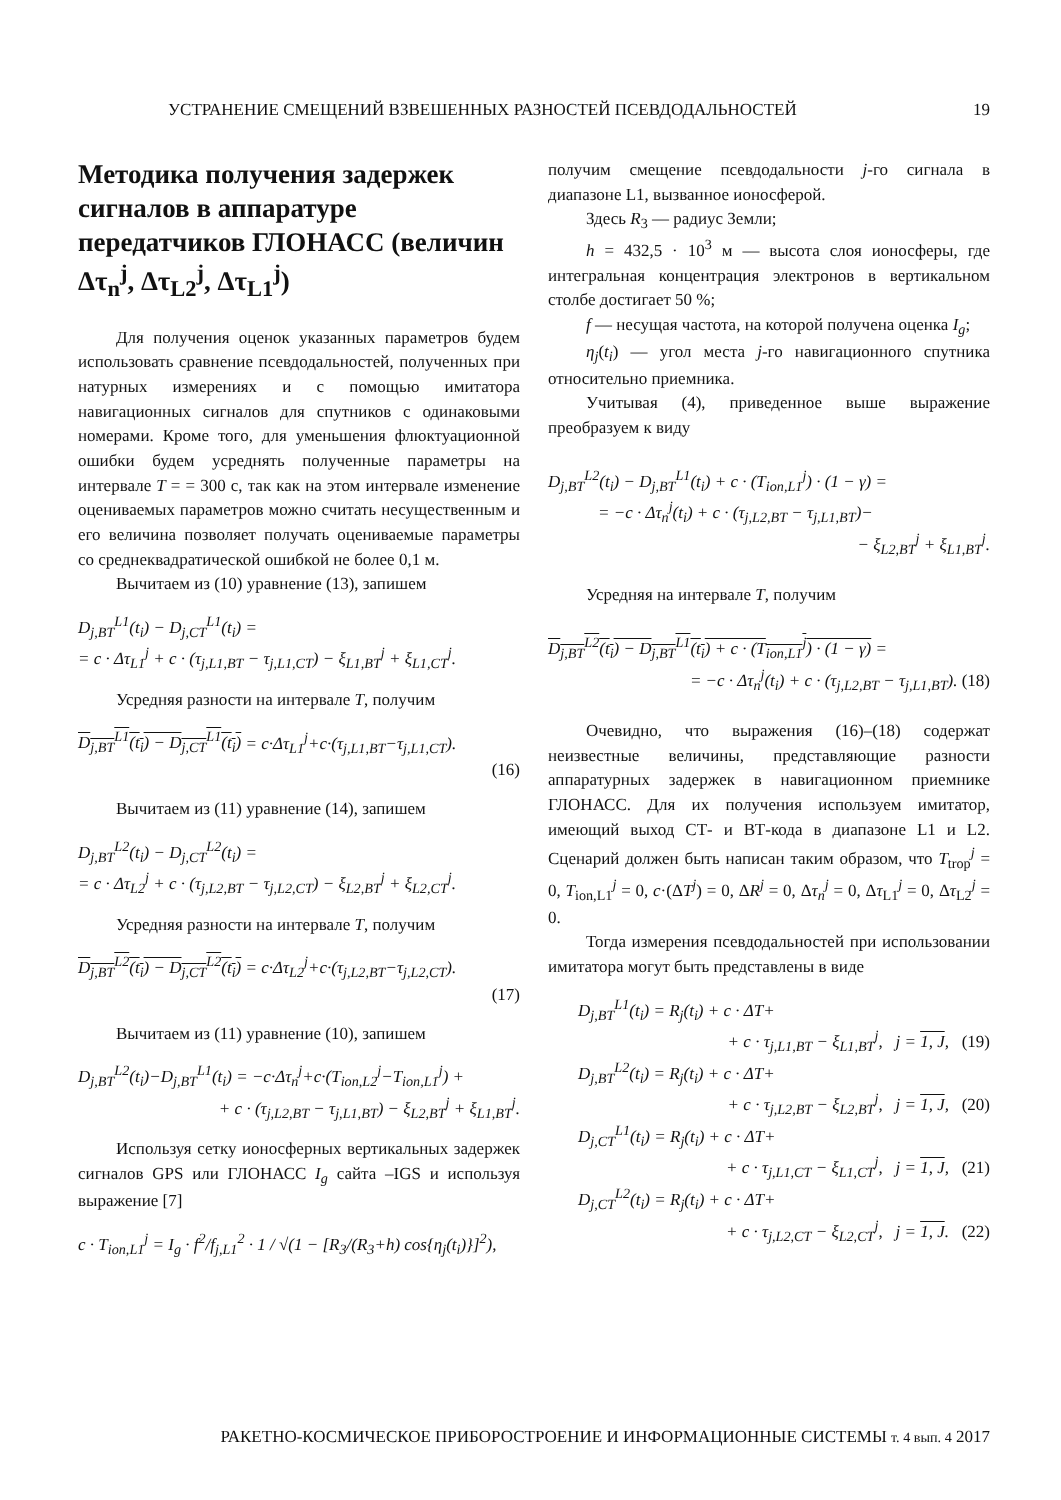УСТРАНЕНИЕ СМЕЩЕНИЙ ВЗВЕШЕННЫХ РАЗНОСТЕЙ ПСЕВДОДАЛЬНОСТЕЙ 19
Методика получения задержек сигналов в аппаратуре передатчиков ГЛОНАСС (величин Δτ<sub>n</sub><sup>j</sup>, Δτ<sub>L2</sub><sup>j</sup>, Δτ<sub>L1</sub><sup>j</sup>)
Для получения оценок указанных параметров будем использовать сравнение псевдодальностей, полученных при натурных измерениях и с помощью имитатора навигационных сигналов для спутников с одинаковыми номерами. Кроме того, для уменьшения флюктуационной ошибки будем усреднять полученные параметры на интервале T = = 300 с, так как на этом интервале изменение оцениваемых параметров можно считать несущественным и его величина позволяет получать оцениваемые параметры со среднеквадратической ошибкой не более 0,1 м.
Вычитаем из (10) уравнение (13), запишем
D<sub>j,BT</sub><sup>L1</sup>(t<sub>i</sub>) − D<sub>j,CT</sub><sup>L1</sup>(t<sub>i</sub>) =
= c · Δτ<sub>L1</sub><sup>j</sup> + c · (τ<sub>j,L1,BT</sub> − τ<sub>j,L1,CT</sub>) − ξ<sub>L1,BT</sub><sup>j</sup> + ξ<sub>L1,CT</sub><sup>j</sup>.
Усредняя разности на интервале T, получим
D<sub>j,BT</sub><sup>L1</sup>(t<sub>i</sub>) − D<sub>j,CT</sub><sup>L1</sup>(t<sub>i</sub>) = c·Δτ<sub>L1</sub><sup>j</sup>+c·(τ<sub>j,L1,BT</sub>−τ<sub>j,L1,CT</sub>).
(16)
Вычитаем из (11) уравнение (14), запишем
D<sub>j,BT</sub><sup>L2</sup>(t<sub>i</sub>) − D<sub>j,CT</sub><sup>L2</sup>(t<sub>i</sub>) =
= c · Δτ<sub>L2</sub><sup>j</sup> + c · (τ<sub>j,L2,BT</sub> − τ<sub>j,L2,CT</sub>) − ξ<sub>L2,BT</sub><sup>j</sup> + ξ<sub>L2,CT</sub><sup>j</sup>.
Усредняя разности на интервале T, получим
D<sub>j,BT</sub><sup>L2</sup>(t<sub>i</sub>) − D<sub>j,CT</sub><sup>L2</sup>(t<sub>i</sub>) = c·Δτ<sub>L2</sub><sup>j</sup>+c·(τ<sub>j,L2,BT</sub>−τ<sub>j,L2,CT</sub>).
(17)
Вычитаем из (11) уравнение (10), запишем
D<sub>j,BT</sub><sup>L2</sup>(t<sub>i</sub>)−D<sub>j,BT</sub><sup>L1</sup>(t<sub>i</sub>) = −c·Δτ<sub>n</sub><sup>j</sup>+c·(T<sub>ion,L2</sub><sup>j</sup>−T<sub>ion,L1</sub><sup>j</sup>) +
+ c · (τ<sub>j,L2,BT</sub> − τ<sub>j,L1,BT</sub>) − ξ<sub>L2,BT</sub><sup>j</sup> + ξ<sub>L1,BT</sub><sup>j</sup>.
Используя сетку ионосферных вертикальных задержек сигналов GPS или ГЛОНАСС I<sub>g</sub> сайта –IGS и используя выражение [7]
c · T<sub>ion,L1</sub><sup>j</sup> = I<sub>g</sub> · f<sup>2</sup>/f<sub>j,L1</sub><sup>2</sup> · 1 / √(1 − [R<sub>3</sub>/(R<sub>3</sub>+h) cos{η<sub>j</sub>(t<sub>i</sub>)}]<sup>2</sup>),
получим смещение псевдодальности j-го сигнала в диапазоне L1, вызванное ионосферой.
Здесь R<sub>3</sub> — радиус Земли;
h = 432,5 · 10<sup>3</sup> м — высота слоя ионосферы, где интегральная концентрация электронов в вертикальном столбе достигает 50 %;
f — несущая частота, на которой получена оценка I<sub>g</sub>;
η<sub>j</sub>(t<sub>i</sub>) — угол места j-го навигационного спутника относительно приемника.
Учитывая (4), приведенное выше выражение преобразуем к виду
D<sub>j,BT</sub><sup>L2</sup>(t<sub>i</sub>) − D<sub>j,BT</sub><sup>L1</sup>(t<sub>i</sub>) + c · (T<sub>ion,L1</sub><sup>j</sup>) · (1 − γ) =
= −c · Δτ<sub>n</sub><sup>j</sup>(t<sub>i</sub>) + c · (τ<sub>j,L2,BT</sub> − τ<sub>j,L1,BT</sub>)−
− ξ<sub>L2,BT</sub><sup>j</sup> + ξ<sub>L1,BT</sub><sup>j</sup>.
Усредняя на интервале T, получим
D<sub>j,BT</sub><sup>L2</sup>(t<sub>i</sub>) − D<sub>j,BT</sub><sup>L1</sup>(t<sub>i</sub>) + c · (T<sub>ion,L1</sub><sup>j</sup>) · (1 − γ) =
= −c · Δτ<sub>n</sub><sup>j</sup>(t<sub>i</sub>) + c · (τ<sub>j,L2,BT</sub> − τ<sub>j,L1,BT</sub>). (18)
Очевидно, что выражения (16)–(18) содержат неизвестные величины, представляющие разности аппаратурных задержек в навигационном приемнике ГЛОНАСС. Для их получения используем имитатор, имеющий выход СТ- и ВТ-кода в диапазоне L1 и L2. Сценарий должен быть написан таким образом, что T<sub>trop</sub><sup>j</sup> = 0, T<sub>ion,L1</sub><sup>j</sup> = 0, c·(ΔT<sup>j</sup>) = 0, ΔR<sup>j</sup> = 0, Δτ<sub>n</sub><sup>j</sup> = 0, Δτ<sub>L1</sub><sup>j</sup> = 0, Δτ<sub>L2</sub><sup>j</sup> = 0.
Тогда измерения псевдодальностей при использовании имитатора могут быть представлены в виде
D<sub>j,BT</sub><sup>L1</sup>(t<sub>i</sub>) = R<sub>j</sub>(t<sub>i</sub>) + c · ΔT+
+ c · τ<sub>j,L1,BT</sub> − ξ<sub>L1,BT</sub><sup>j</sup>, j = 1, J, (19)
D<sub>j,BT</sub><sup>L2</sup>(t<sub>i</sub>) = R<sub>j</sub>(t<sub>i</sub>) + c · ΔT+
+ c · τ<sub>j,L2,BT</sub> − ξ<sub>L2,BT</sub><sup>j</sup>, j = 1, J, (20)
D<sub>j,CT</sub><sup>L1</sup>(t<sub>i</sub>) = R<sub>j</sub>(t<sub>i</sub>) + c · ΔT+
+ c · τ<sub>j,L1,CT</sub> − ξ<sub>L1,CT</sub><sup>j</sup>, j = 1, J, (21)
D<sub>j,CT</sub><sup>L2</sup>(t<sub>i</sub>) = R<sub>j</sub>(t<sub>i</sub>) + c · ΔT+
+ c · τ<sub>j,L2,CT</sub> − ξ<sub>L2,CT</sub><sup>j</sup>, j = 1, J. (22)
РАКЕТНО-КОСМИЧЕСКОЕ ПРИБОРОСТРОЕНИЕ И ИНФОРМАЦИОННЫЕ СИСТЕМЫ т. 4 вып. 4 2017